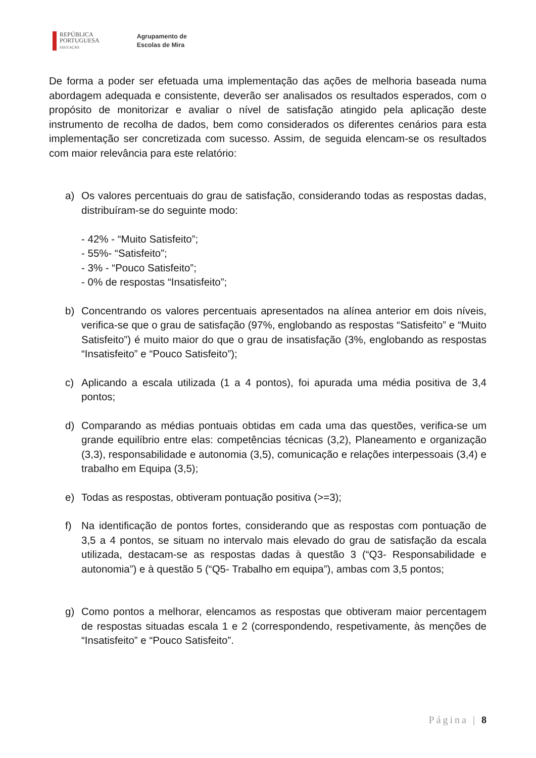REPÚBLICA
PORTUGUESA
EDUCAÇÃO
Agrupamento de
Escolas de Mira
De forma a poder ser efetuada uma implementação das ações de melhoria baseada numa abordagem adequada e consistente, deverão ser analisados os resultados esperados, com o propósito de monitorizar e avaliar o nível de satisfação atingido pela aplicação deste instrumento de recolha de dados, bem como considerados os diferentes cenários para esta implementação ser concretizada com sucesso. Assim, de seguida elencam-se os resultados com maior relevância para este relatório:
a) Os valores percentuais do grau de satisfação, considerando todas as respostas dadas, distribuíram-se do seguinte modo:
- 42% - “Muito Satisfeito”;
- 55%- “Satisfeito”;
- 3% - “Pouco Satisfeito”;
- 0% de respostas “Insatisfeito”;
b) Concentrando os valores percentuais apresentados na alínea anterior em dois níveis, verifica-se que o grau de satisfação (97%, englobando as respostas “Satisfeito” e “Muito Satisfeito”) é muito maior do que o grau de insatisfação (3%, englobando as respostas “Insatisfeito” e “Pouco Satisfeito”);
c) Aplicando a escala utilizada (1 a 4 pontos), foi apurada uma média positiva de 3,4 pontos;
d) Comparando as médias pontuais obtidas em cada uma das questões, verifica-se um grande equilíbrio entre elas: competências técnicas (3,2), Planeamento e organização (3,3), responsabilidade e autonomia (3,5), comunicação e relações interpessoais (3,4) e trabalho em Equipa (3,5);
e) Todas as respostas, obtiveram pontuação positiva (>=3);
f) Na identificação de pontos fortes, considerando que as respostas com pontuação de 3,5 a 4 pontos, se situam no intervalo mais elevado do grau de satisfação da escala utilizada, destacam-se as respostas dadas à questão 3 (“Q3- Responsabilidade e autonomia”) e à questão 5 (“Q5- Trabalho em equipa”), ambas com 3,5 pontos;
g) Como pontos a melhorar, elencamos as respostas que obtiveram maior percentagem de respostas situadas escala 1 e 2 (correspondendo, respetivamente, às menções de “Insatisfeito” e “Pouco Satisfeito”.
Página | 8